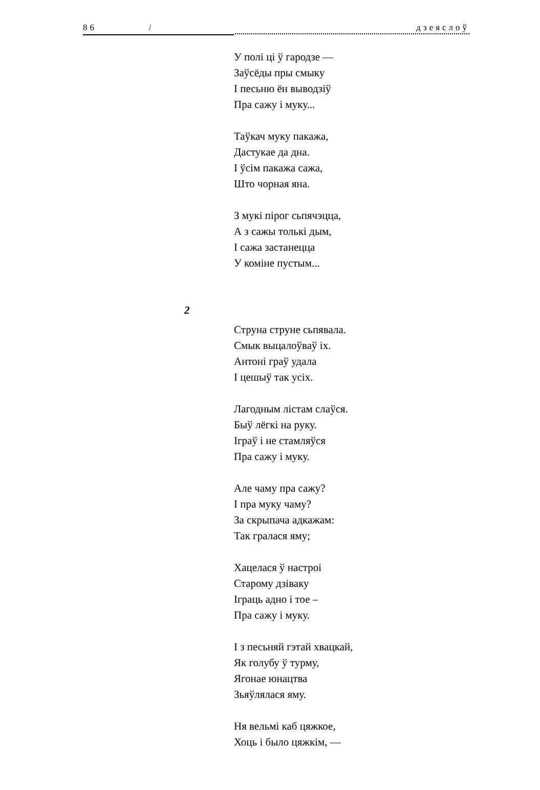86 / дзеяслоў
У полі ці ў гародзе —
Заўсёды пры смыку
І песьню ён выводзіў
Пра сажу і муку...
Таўкач муку пакажа,
Дастукае да дна.
І ўсім пакажа сажа,
Што чорная яна.
З мукі пірог сьпячэцца,
А з сажы толькі дым,
І сажа застанецца
У коміне пустым...
2
Струна струне сьпявала.
Смык выцалоўваў іх.
Антоні граў удала
І цешыў так усіх.
Лагодным лістам слаўся.
Быў лёгкі на руку.
Іграў і не стамляўся
Пра сажу і муку.
Але чаму пра сажу?
І пра муку чаму?
За скрыпача адкажам:
Так гралася яму;
Хацелася ў настроі
Старому дзіваку
Іграць адно і тое –
Пра сажу і муку.
І з песьняй гэтай хвацкай,
Як голубу ў турму,
Ягонае юнацтва
Зьяўлялася яму.
Ня вельмі каб цяжкое,
Хоць і было цяжкім, —